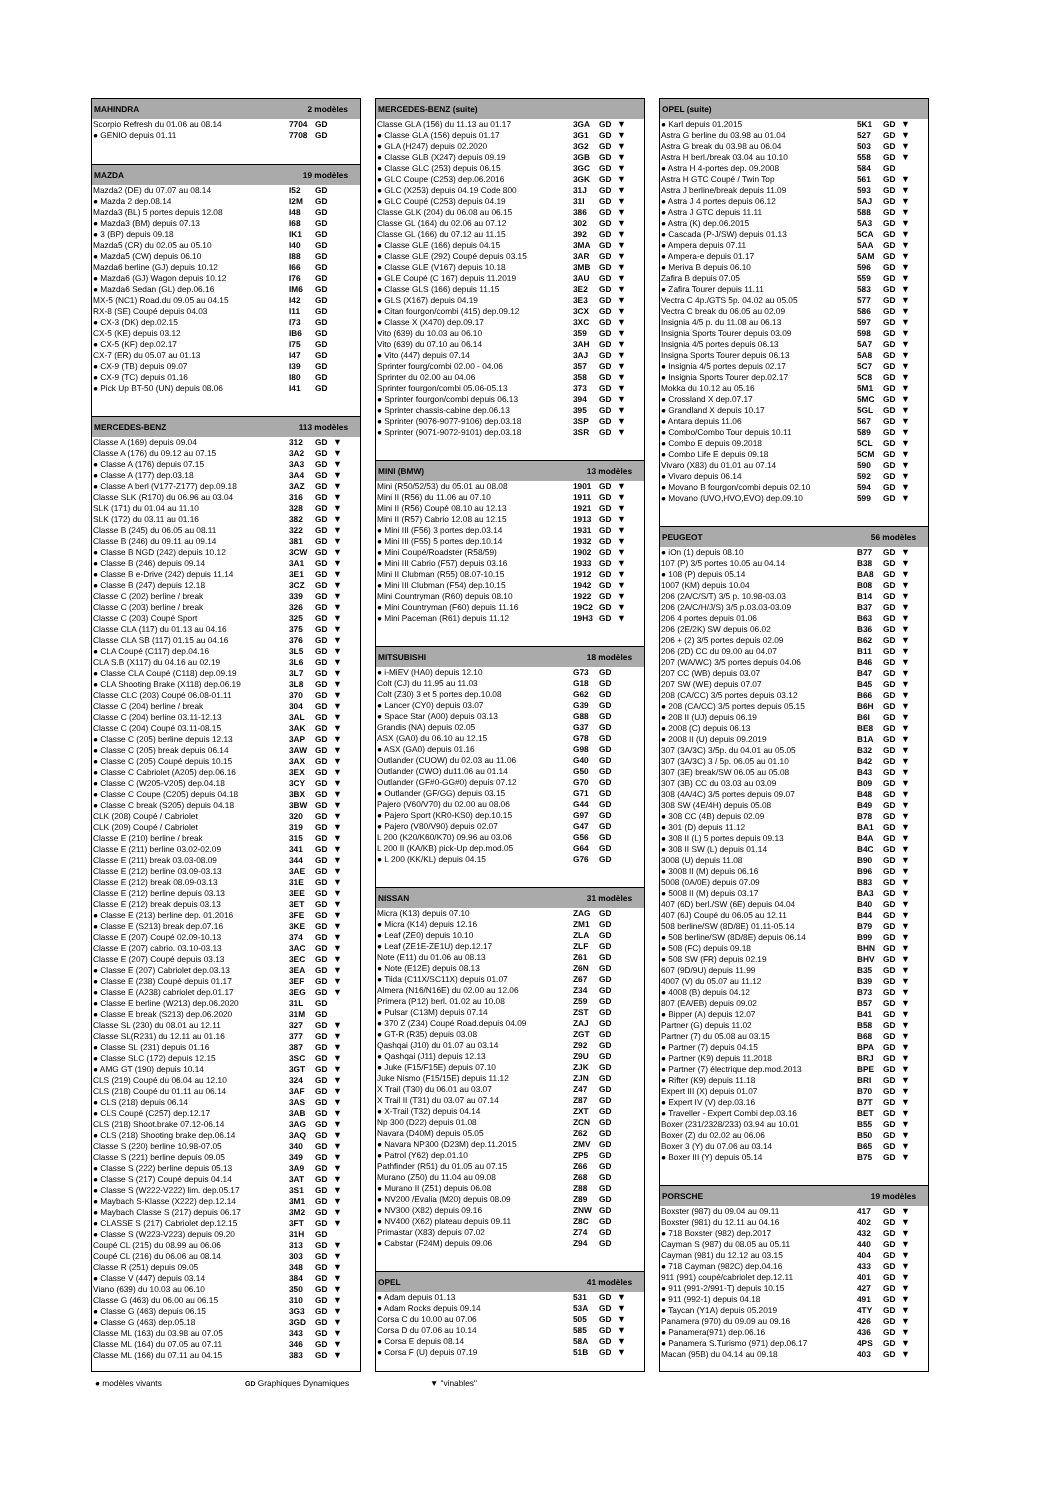| MAHINDRA | 2 modèles | | |
| --- | --- | --- | --- |
| Scorpio Refresh du 01.06 au 08.14 | 7704 | GD | |
| ● GENIO depuis 01.11 | 7708 | GD | |
| MAZDA | 19 modèles | | |
| --- | --- | --- | --- |
| Mazda2 (DE) du 07.07 au 08.14 | I52 | GD | |
| ● Mazda 2 dep.08.14 | I2M | GD | |
| Mazda3 (BL) 5 portes depuis 12.08 | I48 | GD | |
| ● Mazda3 (BM) depuis 07.13 | I68 | GD | |
| ● 3 (BP) depuis 09.18 | IK1 | GD | |
| Mazda5 (CR) du 02.05 au 05.10 | I40 | GD | |
| ● Mazda5 (CW) depuis 06.10 | I88 | GD | |
| Mazda6 berline (GJ) depuis 10.12 | I66 | GD | |
| ● Mazda6 (GJ) Wagon depuis 10.12 | I76 | GD | |
| ● Mazda6 Sedan (GL) dep.06.16 | IM6 | GD | |
| MX-5 (NC1) Road.du 09.05 au 04.15 | I42 | GD | |
| RX-8 (SE) Coupé depuis 04.03 | I11 | GD | |
| ● CX-3 (DK) dep.02.15 | I73 | GD | |
| CX-5 (KE) depuis 03.12 | IB6 | GD | |
| ● CX-5 (KF) dep.02.17 | I75 | GD | |
| CX-7 (ER) du 05.07 au 01.13 | I47 | GD | |
| ● CX-9 (TB) depuis 09.07 | I39 | GD | |
| ● CX-9 (TC) depuis 01.16 | I80 | GD | |
| ● Pick Up BT-50 (UN) depuis 08.06 | I41 | GD | |
| MERCEDES-BENZ | 113 modèles | | |
| --- | --- | --- | --- |
| Classe A (169) depuis 09.04 | 312 | GD | ▼ |
| Classe A (176) du 09.12 au 07.15 | 3A2 | GD | ▼ |
| ● Classe A (176) depuis 07.15 | 3A3 | GD | ▼ |
| ● Classe A (177) dep.03.18 | 3A4 | GD | ▼ |
| ● Classe A berl (V177-Z177) dep.09.18 | 3AZ | GD | ▼ |
| Classe SLK (R170) du 06.96 au 03.04 | 316 | GD | ▼ |
| SLK (171) du 01.04 au 11.10 | 328 | GD | ▼ |
| SLK (172) du 03.11 au 01.16 | 382 | GD | ▼ |
| Classe B (245) du 06.05 au 08.11 | 322 | GD | ▼ |
| Classe B (246) du 09.11 au 09.14 | 381 | GD | ▼ |
| ● Classe B NGD (242) depuis 10.12 | 3CW | GD | ▼ |
| ● Classe B (246) depuis 09.14 | 3A1 | GD | ▼ |
| ● Classe B e-Drive (242) depuis 11.14 | 3E1 | GD | ▼ |
| ● Classe B (247) depuis 12.18 | 3CZ | GD | ▼ |
| Classe C (202) berline / break | 339 | GD | ▼ |
| Classe C (203) berline / break | 326 | GD | ▼ |
| Classe C (203) Coupé Sport | 325 | GD | ▼ |
| Classe CLA (117) du 01.13 au 04.16 | 375 | GD | ▼ |
| Classe CLA SB (117) 01.15 au 04.16 | 376 | GD | ▼ |
| ● CLA Coupé (C117) dep.04.16 | 3L5 | GD | ▼ |
| CLA S.B (X117) du 04.16 au 02.19 | 3L6 | GD | ▼ |
| ● Classe CLA Coupé (C118) dep.09.19 | 3L7 | GD | ▼ |
| ● CLA Shooting Brake (X118) dep.06.19 | 3L8 | GD | ▼ |
| Classe CLC (203) Coupé 06.08-01.11 | 370 | GD | ▼ |
| Classe C (204) berline / break | 304 | GD | ▼ |
| Classe C (204) berline 03.11-12.13 | 3AL | GD | ▼ |
| Classe C (204) Coupé 03.11-08.15 | 3AK | GD | ▼ |
| ● Classe C (205) berline depuis 12.13 | 3AP | GD | ▼ |
| ● Classe C (205) break depuis 06.14 | 3AW | GD | ▼ |
| ● Classe C (205) Coupé depuis 10.15 | 3AX | GD | ▼ |
| ● Classe C Cabriolet (A205) dep.06.16 | 3EX | GD | ▼ |
| ● Classe C (W205-V205) dep.04.18 | 3CY | GD | ▼ |
| ● Classe C Coupe (C205) depuis 04.18 | 3BX | GD | ▼ |
| ● Classe C break (S205) depuis 04.18 | 3BW | GD | ▼ |
| CLK (208) Coupé / Cabriolet | 320 | GD | ▼ |
| CLK (209) Coupé / Cabriolet | 319 | GD | ▼ |
| Classe E (210) berline / break | 315 | GD | ▼ |
| Classe E (211) berline 03.02-02.09 | 341 | GD | ▼ |
| Classe E (211) break 03.03-08.09 | 344 | GD | ▼ |
| Classe E (212) berline 03.09-03.13 | 3AE | GD | ▼ |
| Classe E (212) break 08.09-03.13 | 31E | GD | ▼ |
| Classe E (212) berline depuis 03.13 | 3EE | GD | ▼ |
| Classe E (212) break depuis 03.13 | 3ET | GD | ▼ |
| ● Classe E (213) berline dep. 01.2016 | 3FE | GD | ▼ |
| ● Classe E (S213) break dep.07.16 | 3KE | GD | ▼ |
| Classe E (207) Coupé 02.09-10.13 | 374 | GD | ▼ |
| Classe E (207) cabrio. 03.10-03.13 | 3AC | GD | ▼ |
| Classe E (207) Coupé depuis 03.13 | 3EC | GD | ▼ |
| ● Classe E (207) Cabriolet dep.03.13 | 3EA | GD | ▼ |
| ● Classe E (238) Coupé depuis 01.17 | 3EF | GD | ▼ |
| ● Classe E (A238) cabriolet dep.01.17 | 3EG | GD | ▼ |
| ● Classe E berline (W213) dep.06.2020 | 31L | GD | |
| ● Classe E break (S213) dep.06.2020 | 31M | GD | |
| Classe SL (230) du 08.01 au 12.11 | 327 | GD | ▼ |
| Classe SL(R231) du 12.11 au 01.16 | 377 | GD | ▼ |
| ● Classe SL (231) depuis 01.16 | 387 | GD | ▼ |
| ● Classe SLC (172) depuis 12.15 | 3SC | GD | ▼ |
| ● AMG GT (190) depuis 10.14 | 3GT | GD | ▼ |
| CLS (219) Coupé du 06.04 au 12.10 | 324 | GD | ▼ |
| CLS (218) Coupé du 01.11 au 06.14 | 3AF | GD | ▼ |
| ● CLS (218) depuis 06.14 | 3AS | GD | ▼ |
| ● CLS Coupé (C257) dep.12.17 | 3AB | GD | ▼ |
| CLS (218) Shoot.brake 07.12-06.14 | 3AG | GD | ▼ |
| ● CLS (218) Shooting brake dep.06.14 | 3AQ | GD | ▼ |
| Classe S (220) berline 10.98-07.05 | 340 | GD | ▼ |
| Classe S (221) berline depuis 09.05 | 349 | GD | ▼ |
| ● Classe S (222) berline depuis 05.13 | 3A9 | GD | ▼ |
| ● Classe S (217) Coupé depuis 04.14 | 3AT | GD | ▼ |
| ● Classe S (W222-V222) lim. dep.05.17 | 3S1 | GD | ▼ |
| ● Maybach S-Klasse (X222) dep.12.14 | 3M1 | GD | ▼ |
| ● Maybach Classe S (217) depuis 06.17 | 3M2 | GD | ▼ |
| ● CLASSE S (217) Cabriolet dep.12.15 | 3FT | GD | ▼ |
| ● Classe S (W223-V223) depuis 09.20 | 31H | GD | |
| Coupé CL (215) du 08.99 au 06.06 | 313 | GD | ▼ |
| Coupé CL (216) du 06.06 au 08.14 | 303 | GD | ▼ |
| Classe R (251) depuis 09.05 | 348 | GD | ▼ |
| ● Classe V (447) depuis 03.14 | 384 | GD | ▼ |
| Viano (639) du 10.03 au 06.10 | 350 | GD | ▼ |
| Classe G (463) du 06.00 au 06.15 | 310 | GD | ▼ |
| ● Classe G (463) depuis 06.15 | 3G3 | GD | ▼ |
| ● Classe G (463) dep.05.18 | 3GD | GD | ▼ |
| Classe ML (163) du 03.98 au 07.05 | 343 | GD | ▼ |
| Classe ML (164) du 07.05 au 07.11 | 346 | GD | ▼ |
| Classe ML (166) du 07.11 au 04.15 | 383 | GD | ▼ |
| MERCEDES-BENZ (suite) | | | |
| --- | --- | --- | --- |
| Classe GLA (156) du 11.13 au 01.17 | 3GA | GD | ▼ |
| ● Classe GLA (156) depuis 01.17 | 3G1 | GD | ▼ |
| ● GLA (H247) depuis 02.2020 | 3G2 | GD | ▼ |
| ● Classe GLB (X247) depuis 09.19 | 3GB | GD | ▼ |
| ● Classe GLC (253) depuis 06.15 | 3GC | GD | ▼ |
| ● GLC Coupe (C253) dep.06.2016 | 3GK | GD | ▼ |
| ● GLC (X253) depuis 04.19 Code 800 | 31J | GD | ▼ |
| ● GLC Coupé (C253) depuis 04.19 | 31I | GD | ▼ |
| Classe GLK (204) du 06.08 au 06.15 | 386 | GD | ▼ |
| Classe GL (164) du 02.06 au 07.12 | 302 | GD | ▼ |
| Classe GL (166) du 07.12 au 11.15 | 392 | GD | ▼ |
| ● Classe GLE (166) depuis 04.15 | 3MA | GD | ▼ |
| ● Classe GLE (292) Coupé depuis 03.15 | 3AR | GD | ▼ |
| ● Classe GLE (V167) depuis 10.18 | 3MB | GD | ▼ |
| ● GLE Coupé (C 167) depuis 11.2019 | 3AU | GD | ▼ |
| ● Classe GLS (166) depuis 11.15 | 3E2 | GD | ▼ |
| ● GLS (X167) depuis 04.19 | 3E3 | GD | ▼ |
| ● Citan fourgon/combi (415) dep.09.12 | 3CX | GD | ▼ |
| ● Classe X (X470) dep.09.17 | 3XC | GD | ▼ |
| Vito (639) du 10.03 au 06.10 | 359 | GD | ▼ |
| Vito (639) du 07.10 au 06.14 | 3AH | GD | ▼ |
| ● Vito (447) depuis 07.14 | 3AJ | GD | ▼ |
| Sprinter fourg/combi 02.00 - 04.06 | 357 | GD | ▼ |
| Sprinter du 02.00 au 04.06 | 358 | GD | ▼ |
| Sprinter fourgon/combi 05.06-05.13 | 373 | GD | ▼ |
| ● Sprinter fourgon/combi depuis 06.13 | 394 | GD | ▼ |
| ● Sprinter chassis-cabine dep.06.13 | 395 | GD | ▼ |
| ● Sprinter (9076-9077-9106) dep.03.18 | 3SP | GD | ▼ |
| ● Sprinter (9071-9072-9101) dep.03.18 | 3SR | GD | ▼ |
| MINI (BMW) | 13 modèles | | |
| --- | --- | --- | --- |
| Mini (R50/52/53) du 05.01 au 08.08 | 1901 | GD | ▼ |
| Mini II (R56) du 11.06 au 07.10 | 1911 | GD | ▼ |
| Mini II (R56) Coupé 08.10 au 12.13 | 1921 | GD | ▼ |
| Mini II (R57) Cabrio 12.08 au 12.15 | 1913 | GD | ▼ |
| ● Mini III (F56) 3 portes dep.03.14 | 1931 | GD | ▼ |
| ● Mini III (F55) 5 portes dep.10.14 | 1932 | GD | ▼ |
| ● Mini Coupé/Roadster (R58/59) | 1902 | GD | ▼ |
| ● Mini III Cabrio (F57) depuis 03.16 | 1933 | GD | ▼ |
| Mini II Clubman (R55) 08.07-10.15 | 1912 | GD | ▼ |
| ● Mini III Clubman (F54) dep.10.15 | 1942 | GD | ▼ |
| Mini Countryman (R60) depuis 08.10 | 1922 | GD | ▼ |
| ● Mini Countryman (F60) depuis 11.16 | 19C2 | GD | ▼ |
| ● Mini Paceman (R61) depuis 11.12 | 19H3 | GD | ▼ |
| MITSUBISHI | 18 modèles | | |
| --- | --- | --- | --- |
| ● i-MiEV (HA0) depuis 12.10 | G73 | GD | |
| Colt (CJ) du 11.95 au 11.03 | G18 | GD | |
| Colt (Z30) 3 et 5 portes dep.10.08 | G62 | GD | |
| ● Lancer (CY0) depuis 03.07 | G39 | GD | |
| ● Space Star (A00) depuis 03.13 | G88 | GD | |
| Grandis (NA) depuis 02.05 | G37 | GD | |
| ASX (GA0) du 06.10 au 12.15 | G78 | GD | |
| ● ASX (GA0) depuis 01.16 | G98 | GD | |
| Outlander (CUOW) du 02.03 au 11.06 | G40 | GD | |
| Outlander (CWO) du11.06 au 01.14 | G50 | GD | |
| Outlander (GF#0-GG#0) depuis 07.12 | G70 | GD | |
| ● Outlander (GF/GG) depuis 03.15 | G71 | GD | |
| Pajero (V60/V70) du 02.00 au 08.06 | G44 | GD | |
| ● Pajero Sport (KR0-KS0) dep.10.15 | G97 | GD | |
| ● Pajero (V80/V90) depuis 02.07 | G47 | GD | |
| L 200 (K20/K60/K70) 09.96 au 03.06 | G56 | GD | |
| L 200 II (KA/KB) pick-Up dep.mod.05 | G64 | GD | |
| ● L 200 (KK/KL) depuis 04.15 | G76 | GD | |
| NISSAN | 31 modèles | | |
| --- | --- | --- | --- |
| Micra (K13) depuis 07.10 | ZAG | GD | |
| ● Micra (K14) depuis 12.16 | ZM1 | GD | |
| ● Leaf (ZE0) depuis 10.10 | ZLA | GD | |
| ● Leaf (ZE1E-ZE1U) dep.12.17 | ZLF | GD | |
| Note (E11) du 01.06 au 08.13 | Z61 | GD | |
| ● Note (E12E) depuis 08.13 | Z6N | GD | |
| ● Tiida (C11X/SC11X) depuis 01.07 | Z67 | GD | |
| Almera (N16/N16E) du 02.00 au 12.06 | Z34 | GD | |
| Primera (P12) berl. 01.02 au 10.08 | Z59 | GD | |
| ● Pulsar (C13M) depuis 07.14 | ZST | GD | |
| ● 370 Z (Z34) Coupé Road.depuis 04.09 | ZAJ | GD | |
| ● GT-R (R35) depuis 03.08 | ZGT | GD | |
| Qashqai (J10) du 01.07 au 03.14 | Z92 | GD | |
| ● Qashqai (J11) depuis 12.13 | Z9U | GD | |
| ● Juke (F15/F15E) depuis 07.10 | ZJK | GD | |
| Juke Nismo (F15/15E) depuis 11.12 | ZJN | GD | |
| X Trail (T30) du 06.01 au 03.07 | Z47 | GD | |
| X Trail II (T31) du 03.07 au 07.14 | Z87 | GD | |
| ● X-Trail (T32) depuis 04.14 | ZXT | GD | |
| Np 300 (D22) depuis 01.08 | ZCN | GD | |
| Navara (D40M) depuis 05.05 | Z62 | GD | |
| ● Navara NP300 (D23M) dep.11.2015 | ZMV | GD | |
| ● Patrol (Y62) dep.01.10 | ZP5 | GD | |
| Pathfinder (R51) du 01.05 au 07.15 | Z66 | GD | |
| Murano (Z50) du 11.04 au 09.08 | Z68 | GD | |
| ● Murano II (Z51) depuis 06.08 | Z88 | GD | |
| ● NV200 /Evalia (M20) depuis 08.09 | Z89 | GD | |
| ● NV300 (X82) depuis 09.16 | ZNW | GD | |
| ● NV400 (X62) plateau depuis 09.11 | Z8C | GD | |
| Primastar (X83) depuis 07.02 | Z74 | GD | |
| ● Cabstar (F24M) depuis 09.06 | Z94 | GD | |
| OPEL | 41 modèles | | |
| --- | --- | --- | --- |
| ● Adam depuis 01.13 | 531 | GD | ▼ |
| ● Adam Rocks depuis 09.14 | 53A | GD | ▼ |
| Corsa C du 10.00 au 07.06 | 505 | GD | ▼ |
| Corsa D du 07.06 au 10.14 | 585 | GD | ▼ |
| ● Corsa E depuis 08.14 | 58A | GD | ▼ |
| ● Corsa F (U) depuis 07.19 | 51B | GD | ▼ |
| OPEL (suite) | | | |
| --- | --- | --- | --- |
| ● Karl depuis 01.2015 | 5K1 | GD | ▼ |
| Astra G berline du 03.98 au 01.04 | 527 | GD | ▼ |
| Astra G break du 03.98 au 06.04 | 503 | GD | ▼ |
| Astra H berl./break 03.04 au 10.10 | 558 | GD | ▼ |
| ● Astra H 4-portes dep. 09.2008 | 584 | GD | |
| Astra H GTC Coupé / Twin Top | 561 | GD | ▼ |
| Astra J berline/break depuis 11.09 | 593 | GD | ▼ |
| ● Astra J 4 portes depuis 06.12 | 5AJ | GD | ▼ |
| ● Astra J GTC depuis 11.11 | 588 | GD | ▼ |
| ● Astra (K) dep.06.2015 | 5A3 | GD | ▼ |
| ● Cascada (P-J/SW) depuis 01.13 | 5CA | GD | ▼ |
| ● Ampera depuis 07.11 | 5AA | GD | ▼ |
| ● Ampera-e depuis 01.17 | 5AM | GD | ▼ |
| ● Meriva B depuis 06.10 | 596 | GD | ▼ |
| Zafira B depuis 07.05 | 559 | GD | ▼ |
| ● Zafira Tourer depuis 11.11 | 583 | GD | ▼ |
| Vectra C 4p./GTS 5p. 04.02 au 05.05 | 577 | GD | ▼ |
| Vectra C break du 06.05 au 02.09 | 586 | GD | ▼ |
| Insignia 4/5 p. du 11.08 au 06.13 | 597 | GD | ▼ |
| Insignia Sports Tourer depuis 03.09 | 598 | GD | ▼ |
| Insignia 4/5 portes depuis 06.13 | 5A7 | GD | ▼ |
| Insigna Sports Tourer depuis 06.13 | 5A8 | GD | ▼ |
| ● Insignia 4/5 portes depuis 02.17 | 5C7 | GD | ▼ |
| ● Insignia Sports Tourer dep.02.17 | 5C8 | GD | ▼ |
| Mokka du 10.12 au 05.16 | 5M1 | GD | ▼ |
| ● Crossland X dep.07.17 | 5MC | GD | ▼ |
| ● Grandland X depuis 10.17 | 5GL | GD | ▼ |
| ● Antara depuis 11.06 | 567 | GD | ▼ |
| ● Combo/Combo Tour depuis 10.11 | 589 | GD | ▼ |
| ● Combo E depuis 09.2018 | 5CL | GD | ▼ |
| ● Combo Life E depuis 09.18 | 5CM | GD | ▼ |
| Vivaro (X83) du 01.01 au 07.14 | 590 | GD | ▼ |
| ● Vivaro depuis 06.14 | 592 | GD | ▼ |
| ● Movano B fourgon/combi depuis 02.10 | 594 | GD | ▼ |
| ● Movano (UVO,HVO,EVO) dep.09.10 | 599 | GD | ▼ |
| PEUGEOT | 56 modèles | | |
| --- | --- | --- | --- |
| ● iOn (1) depuis 08.10 | B77 | GD | ▼ |
| 107 (P) 3/5 portes 10.05 au 04.14 | B38 | GD | ▼ |
| ● 108 (P) depuis 05.14 | BA8 | GD | ▼ |
| 1007 (KM) depuis 10.04 | B08 | GD | ▼ |
| 206 (2A/C/S/T) 3/5 p. 10.98-03.03 | B14 | GD | ▼ |
| 206 (2A/C/H/J/S) 3/5 p.03.03-03.09 | B37 | GD | ▼ |
| 206 4 portes depuis 01.06 | B63 | GD | ▼ |
| 206 (2E/2K) SW depuis 06.02 | B36 | GD | ▼ |
| 206 + (2) 3/5 portes depuis 02.09 | B62 | GD | ▼ |
| 206 (2D) CC du 09.00 au 04.07 | B11 | GD | ▼ |
| 207 (WA/WC) 3/5 portes depuis 04.06 | B46 | GD | ▼ |
| 207 CC (WB) depuis 03.07 | B47 | GD | ▼ |
| 207 SW (WE) depuis 07.07 | B45 | GD | ▼ |
| 208 (CA/CC) 3/5 portes depuis 03.12 | B66 | GD | ▼ |
| ● 208 (CA/CC) 3/5 portes depuis 05.15 | B6H | GD | ▼ |
| ● 208 II (UJ) depuis 06.19 | B6I | GD | ▼ |
| ● 2008 (C) depuis 06.13 | BE8 | GD | ▼ |
| ● 2008 II (U) depuis 09.2019 | B1A | GD | ▼ |
| 307 (3A/3C) 3/5p. du 04.01 au 05.05 | B32 | GD | ▼ |
| 307 (3A/3C) 3 / 5p. 06.05 au 01.10 | B42 | GD | ▼ |
| 307 (3E) break/SW 06.05 au 05.08 | B43 | GD | ▼ |
| 307 (3B) CC du 03.03 au 03.09 | B09 | GD | ▼ |
| 308 (4A/4C) 3/5 portes depuis 09.07 | B48 | GD | ▼ |
| 308 SW (4E/4H) depuis 05.08 | B49 | GD | ▼ |
| ● 308 CC (4B) depuis 02.09 | B78 | GD | ▼ |
| ● 301 (D) depuis 11.12 | BA1 | GD | ▼ |
| ● 308 II (L) 5 portes depuis 09.13 | B4A | GD | ▼ |
| ● 308 II SW (L) depuis 01.14 | B4C | GD | ▼ |
| 3008 (U) depuis 11.08 | B90 | GD | ▼ |
| ● 3008 II (M) depuis 06.16 | B96 | GD | ▼ |
| 5008 (0A/0E) depuis 07.09 | B83 | GD | ▼ |
| ● 5008 II (M) depuis 03.17 | BA3 | GD | ▼ |
| 407 (6D) berl./SW (6E) depuis 04.04 | B40 | GD | ▼ |
| 407 (6J) Coupé du 06.05 au 12.11 | B44 | GD | ▼ |
| 508 berline/SW (8D/8E) 01.11-05.14 | B79 | GD | ▼ |
| ● 508 berline/SW (8D/8E) depuis 06.14 | B99 | GD | ▼ |
| ● 508 (FC) depuis 09.18 | BHN | GD | ▼ |
| ● 508 SW (FR) depuis 02.19 | BHV | GD | ▼ |
| 607 (9D/9U) depuis 11.99 | B35 | GD | ▼ |
| 4007 (V) du 05.07 au 11.12 | B39 | GD | ▼ |
| ● 4008 (B) depuis 04.12 | B73 | GD | ▼ |
| 807 (EA/EB) depuis 09.02 | B57 | GD | ▼ |
| ● Bipper (A) depuis 12.07 | B41 | GD | ▼ |
| Partner (G) depuis 11.02 | B58 | GD | ▼ |
| Partner (7) du 05.08 au 03.15 | B68 | GD | ▼ |
| ● Partner (7) depuis 04.15 | BPA | GD | ▼ |
| ● Partner (K9) depuis 11.2018 | BRJ | GD | ▼ |
| ● Partner (7) électrique dep.mod.2013 | BPE | GD | ▼ |
| ● Rifter (K9) depuis 11.18 | BRI | GD | ▼ |
| Expert III (X) depuis 01.07 | B70 | GD | ▼ |
| ● Expert IV (V) dep.03.16 | B7T | GD | ▼ |
| ● Traveller - Expert Combi dep.03.16 | BET | GD | ▼ |
| Boxer (231/2328/233) 03.94 au 10.01 | B55 | GD | ▼ |
| Boxer (Z) du 02.02 au 06.06 | B50 | GD | ▼ |
| Boxer 3 (Y) du 07.06 au 03.14 | B65 | GD | ▼ |
| ● Boxer III (Y) depuis 05.14 | B75 | GD | ▼ |
| PORSCHE | 19 modèles | | |
| --- | --- | --- | --- |
| Boxster (987) du 09.04 au 09.11 | 417 | GD | ▼ |
| Boxster (981) du 12.11 au 04.16 | 402 | GD | ▼ |
| ● 718 Boxster (982) dep.2017 | 432 | GD | ▼ |
| Cayman S (987) du 08.05 au 05.11 | 440 | GD | ▼ |
| Cayman (981) du 12.12 au 03.15 | 404 | GD | ▼ |
| ● 718 Cayman (982C) dep.04.16 | 433 | GD | ▼ |
| 911 (991) coupé/cabriolet dep.12.11 | 401 | GD | ▼ |
| ● 911 (991-2/991-T) depuis 10.15 | 427 | GD | ▼ |
| ● 911 (992-1) depuis 04.18 | 491 | GD | ▼ |
| ● Taycan (Y1A) depuis 05.2019 | 4TY | GD | ▼ |
| Panamera (970) du 09.09 au 09.16 | 426 | GD | ▼ |
| ● Panamera(971) dep.06.16 | 436 | GD | ▼ |
| ● Panamera S.Turismo (971) dep.06.17 | 4PS | GD | ▼ |
| Macan (95B) du 04.14 au 09.18 | 403 | GD | ▼ |
● modèles vivants
GD Graphiques Dynamiques ▼ "vinables"